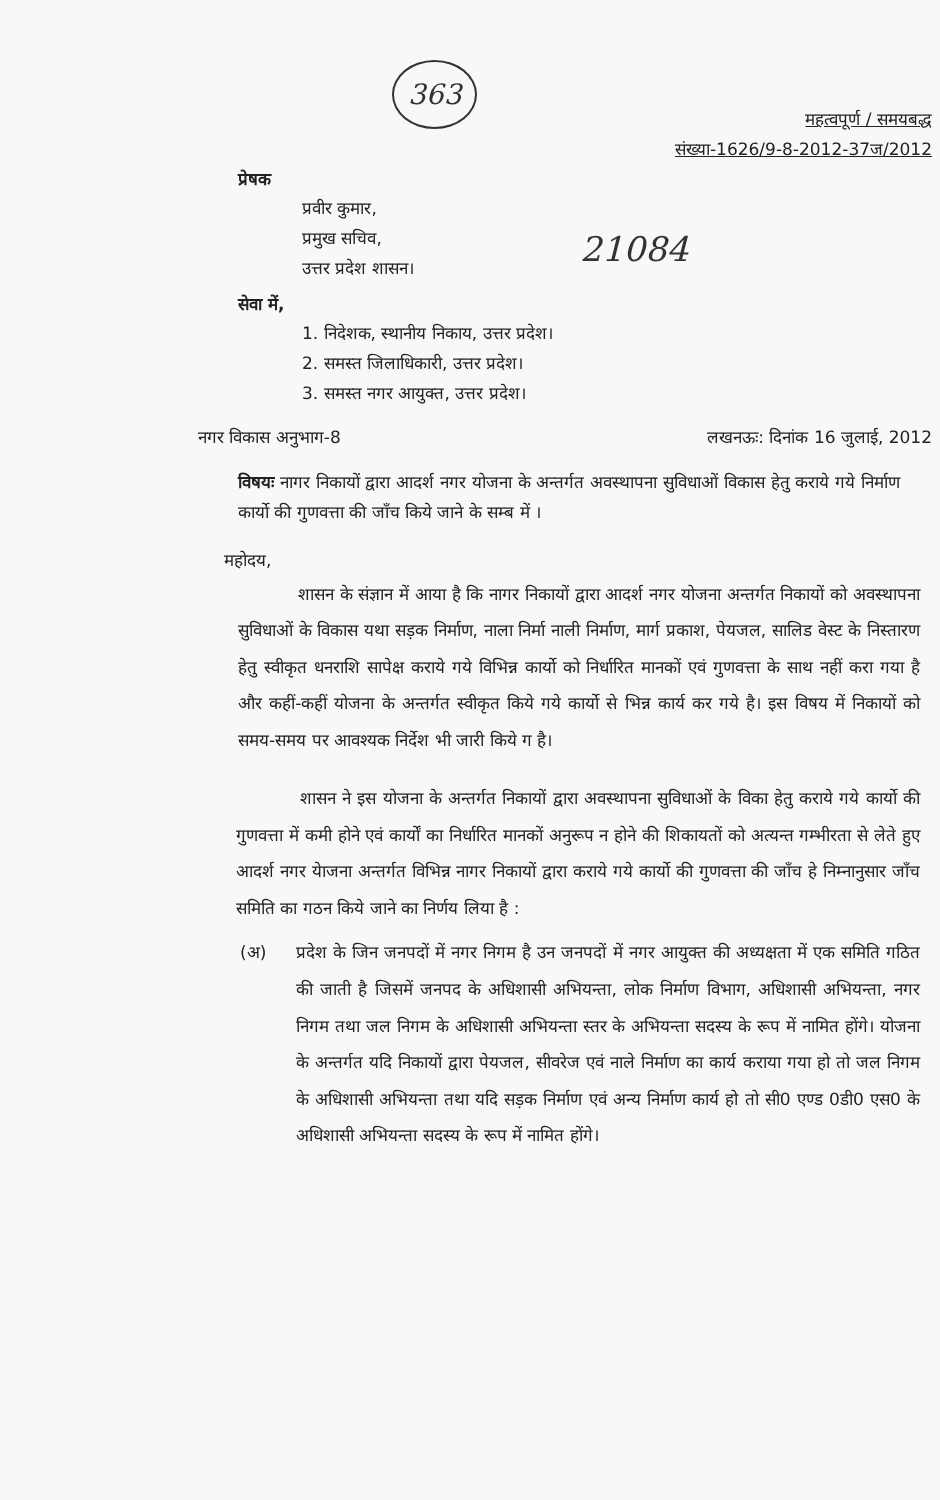363
महत्वपूर्ण / समयबद्ध
संख्या-1626/9-8-2012-37ज/2012
प्रेषक
प्रवीर कुमार,
प्रमुख सचिव,
उत्तर प्रदेश शासन।
21084
सेवा में,
1. निदेशक, स्थानीय निकाय, उत्तर प्रदेश।
2. समस्त जिलाधिकारी, उत्तर प्रदेश।
3. समस्त नगर आयुक्त, उत्तर प्रदेश।
नगर विकास अनुभाग-8 लखनऊः: दिनांक 16 जुलाई, 2012
विषयः नागर निकायों द्वारा आदर्श नगर योजना के अन्तर्गत अवस्थापना सुविधाओं विकास हेतु कराये गये निर्माण कार्यो की गुणवत्ता की जाँच किये जाने के सम्ब में ।
महोदय,
शासन के संज्ञान में आया है कि नागर निकायों द्वारा आदर्श नगर योजना अन्तर्गत निकायों को अवस्थापना सुविधाओं के विकास यथा सड़क निर्माण, नाला निर्मा नाली निर्माण, मार्ग प्रकाश, पेयजल, सालिड वेस्ट के निस्तारण हेतु स्वीकृत धनराशि सापेक्ष कराये गये विभिन्न कार्यो को निर्धारित मानकों एवं गुणवत्ता के साथ नहीं करा गया है और कहीं-कहीं योजना के अन्तर्गत स्वीकृत किये गये कार्यो से भिन्न कार्य कर गये है। इस विषय में निकायों को समय-समय पर आवश्यक निर्देश भी जारी किये ग है।
शासन ने इस योजना के अन्तर्गत निकायों द्वारा अवस्थापना सुविधाओं के विका हेतु कराये गये कार्यो की गुणवत्ता में कमी होने एवं कार्यों का निर्धारित मानकों अनुरूप न होने की शिकायतों को अत्यन्त गम्भीरता से लेते हुए आदर्श नगर येाजना अन्तर्गत विभिन्न नागर निकायों द्वारा कराये गये कार्यो की गुणवत्ता की जाँच हे निम्नानुसार जाँच समिति का गठन किये जाने का निर्णय लिया है :
(अ) प्रदेश के जिन जनपदों में नगर निगम है उन जनपदों में नगर आयुक्त की अध्यक्षता में एक समिति गठित की जाती है जिसमें जनपद के अधिशासी अभियन्ता, लोक निर्माण विभाग, अधिशासी अभियन्ता, नगर निगम तथा जल निगम के अधिशासी अभियन्ता स्तर के अभियन्ता सदस्य के रूप में नामित होंगे। योजना के अन्तर्गत यदि निकायों द्वारा पेयजल, सीवरेज एवं नाले निर्माण का कार्य कराया गया हो तो जल निगम के अधिशासी अभियन्ता तथा यदि सड़क निर्माण एवं अन्य निर्माण कार्य हो तो सी0 एण्ड 0डी0 एस0 के अधिशासी अभियन्ता सदस्य के रूप में नामित होंगे।